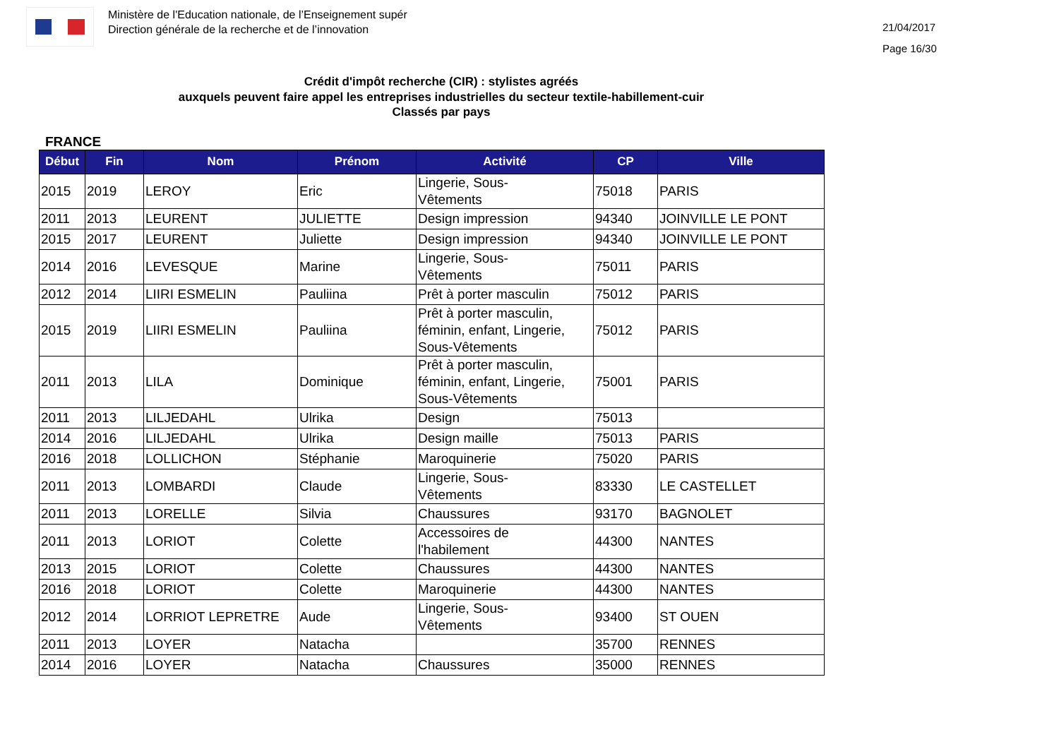Ministère de l'Education nationale, de l’Enseignement supér
Direction générale de la recherche et de l’innovation
21/04/2017
Page 16/30
Crédit d'impôt recherche (CIR) : stylistes agréés
auxquels peuvent faire appel les entreprises industrielles du secteur textile-habillement-cuir
Classés par pays
FRANCE
| Début | Fin | Nom | Prénom | Activité | CP | Ville |
| --- | --- | --- | --- | --- | --- | --- |
| 2015 | 2019 | LEROY | Eric | Lingerie, Sous- Vêtements | 75018 | PARIS |
| 2011 | 2013 | LEURENT | JULIETTE | Design impression | 94340 | JOINVILLE LE PONT |
| 2015 | 2017 | LEURENT | Juliette | Design impression | 94340 | JOINVILLE LE PONT |
| 2014 | 2016 | LEVESQUE | Marine | Lingerie, Sous- Vêtements | 75011 | PARIS |
| 2012 | 2014 | LIIRI ESMELIN | Pauliina | Prêt à porter masculin | 75012 | PARIS |
| 2015 | 2019 | LIIRI ESMELIN | Pauliina | Prêt à porter masculin, féminin, enfant, Lingerie, Sous-Vêtements | 75012 | PARIS |
| 2011 | 2013 | LILA | Dominique | Prêt à porter masculin, féminin, enfant, Lingerie, Sous-Vêtements | 75001 | PARIS |
| 2011 | 2013 | LILJEDAHL | Ulrika | Design | 75013 | |
| 2014 | 2016 | LILJEDAHL | Ulrika | Design maille | 75013 | PARIS |
| 2016 | 2018 | LOLLICHON | Stéphanie | Maroquinerie | 75020 | PARIS |
| 2011 | 2013 | LOMBARDI | Claude | Lingerie, Sous- Vêtements | 83330 | LE CASTELLET |
| 2011 | 2013 | LORELLE | Silvia | Chaussures | 93170 | BAGNOLET |
| 2011 | 2013 | LORIOT | Colette | Accessoires de l'habilement | 44300 | NANTES |
| 2013 | 2015 | LORIOT | Colette | Chaussures | 44300 | NANTES |
| 2016 | 2018 | LORIOT | Colette | Maroquinerie | 44300 | NANTES |
| 2012 | 2014 | LORRIOT LEPRETRE | Aude | Lingerie, Sous- Vêtements | 93400 | ST OUEN |
| 2011 | 2013 | LOYER | Natacha | | 35700 | RENNES |
| 2014 | 2016 | LOYER | Natacha | Chaussures | 35000 | RENNES |